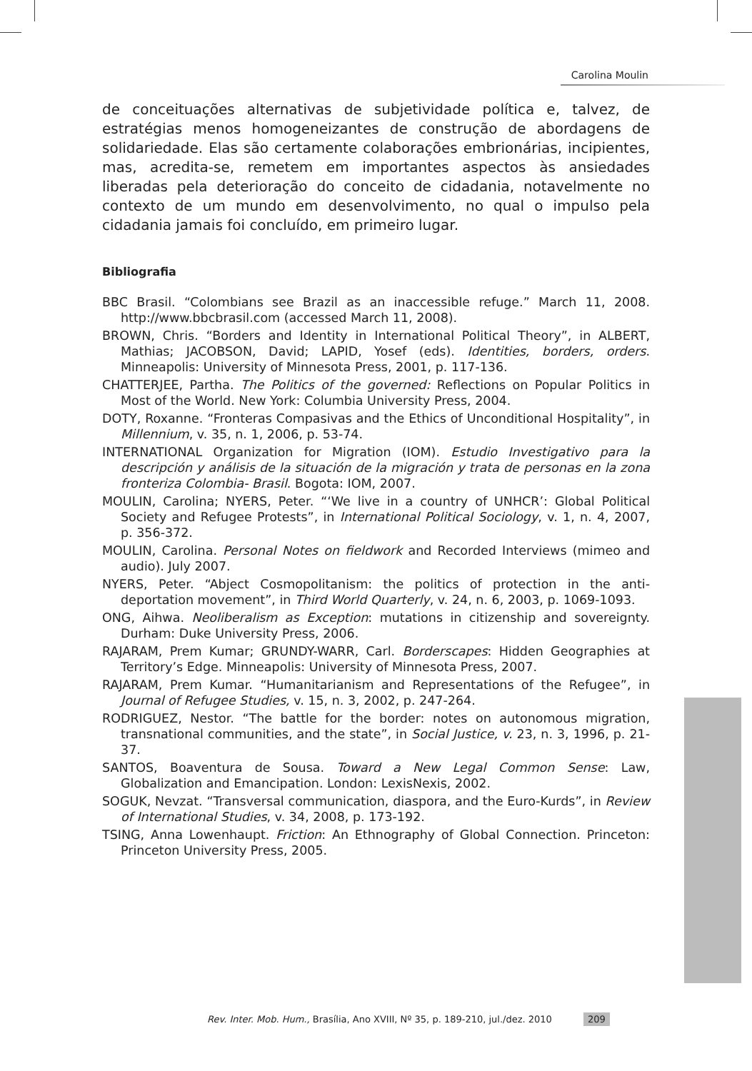Carolina Moulin
de conceituações alternativas de subjetividade política e, talvez, de estratégias menos homogeneizantes de construção de abordagens de solidariedade. Elas são certamente colaborações embrionárias, incipientes, mas, acredita-se, remetem em importantes aspectos às ansiedades liberadas pela deterioração do conceito de cidadania, notavelmente no contexto de um mundo em desenvolvimento, no qual o impulso pela cidadania jamais foi concluído, em primeiro lugar.
Bibliografia
BBC Brasil. “Colombians see Brazil as an inaccessible refuge.” March 11, 2008. http://www.bbcbrasil.com (accessed March 11, 2008).
BROWN, Chris. “Borders and Identity in International Political Theory”, in ALBERT, Mathias; JACOBSON, David; LAPID, Yosef (eds). Identities, borders, orders. Minneapolis: University of Minnesota Press, 2001, p. 117-136.
CHATTERJEE, Partha. The Politics of the governed: Reflections on Popular Politics in Most of the World. New York: Columbia University Press, 2004.
DOTY, Roxanne. “Fronteras Compasivas and the Ethics of Unconditional Hospitality”, in Millennium, v. 35, n. 1, 2006, p. 53-74.
INTERNATIONAL Organization for Migration (IOM). Estudio Investigativo para la descripción y análisis de la situación de la migración y trata de personas en la zona fronteriza Colombia- Brasil. Bogota: IOM, 2007.
MOULIN, Carolina; NYERS, Peter. “‘We live in a country of UNHCR’: Global Political Society and Refugee Protests”, in International Political Sociology, v. 1, n. 4, 2007, p. 356-372.
MOULIN, Carolina. Personal Notes on fieldwork and Recorded Interviews (mimeo and audio). July 2007.
NYERS, Peter. “Abject Cosmopolitanism: the politics of protection in the anti-deportation movement”, in Third World Quarterly, v. 24, n. 6, 2003, p. 1069-1093.
ONG, Aihwa. Neoliberalism as Exception: mutations in citizenship and sovereignty. Durham: Duke University Press, 2006.
RAJARAM, Prem Kumar; GRUNDY-WARR, Carl. Borderscapes: Hidden Geographies at Territory’s Edge. Minneapolis: University of Minnesota Press, 2007.
RAJARAM, Prem Kumar. “Humanitarianism and Representations of the Refugee”, in Journal of Refugee Studies, v. 15, n. 3, 2002, p. 247-264.
RODRIGUEZ, Nestor. “The battle for the border: notes on autonomous migration, transnational communities, and the state”, in Social Justice, v. 23, n. 3, 1996, p. 21-37.
SANTOS, Boaventura de Sousa. Toward a New Legal Common Sense: Law, Globalization and Emancipation. London: LexisNexis, 2002.
SOGUK, Nevzat. “Transversal communication, diaspora, and the Euro-Kurds”, in Review of International Studies, v. 34, 2008, p. 173-192.
TSING, Anna Lowenhaupt. Friction: An Ethnography of Global Connection. Princeton: Princeton University Press, 2005.
Rev. Inter. Mob. Hum., Brasília, Ano XVIII, Nº 35, p. 189-210, jul./dez. 2010 209